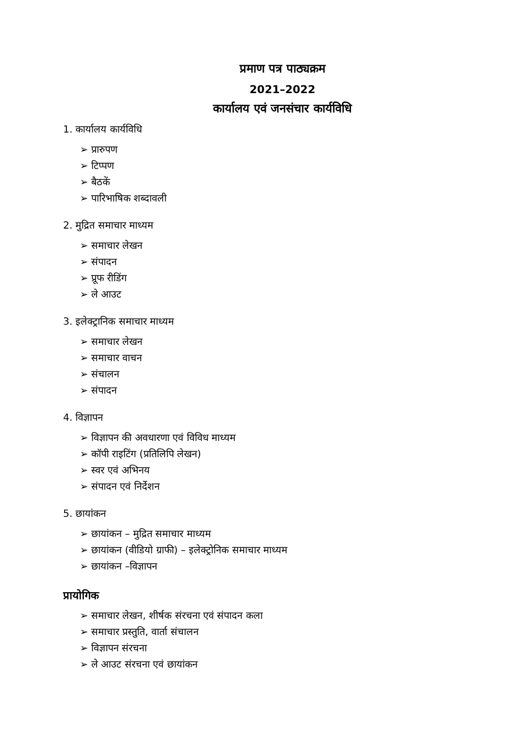प्रमाण पत्र पाठ्यक्रम
2021–2022
कार्यालय एवं जनसंचार कार्यविधि
1. कार्यालय कार्यविधि
➢ प्रारुपण
➢ टिप्पण
➢ बैठकें
➢ पारिभाषिक शब्दावली
2. मुद्रित समाचार माध्यम
➢ समाचार लेखन
➢ संपादन
➢ प्रूफ रीडिंग
➢ ले आउट
3. इलेक्ट्रानिक समाचार माध्यम
➢ समाचार लेखन
➢ समाचार वाचन
➢ संचालन
➢ संपादन
4. विज्ञापन
➢ विज्ञापन की अवधारणा एवं विविध माध्यम
➢ कॉपी राइटिंग (प्रतिलिपि लेखन)
➢ स्वर एवं अभिनय
➢ संपादन एवं निर्देशन
5. छायांकन
➢ छायांकन – मुद्रित समाचार माध्यम
➢ छायांकन (वीडियो ग्राफी) – इलेक्ट्रोनिक समाचार माध्यम
➢ छायांकन –विज्ञापन
प्रायोगिक
➢ समाचार लेखन, शीर्षक संरचना एवं संपादन कला
➢ समाचार प्रस्तुति, वार्ता संचालन
➢ विज्ञापन संरचना
➢ ले आउट संरचना एवं छायांकन